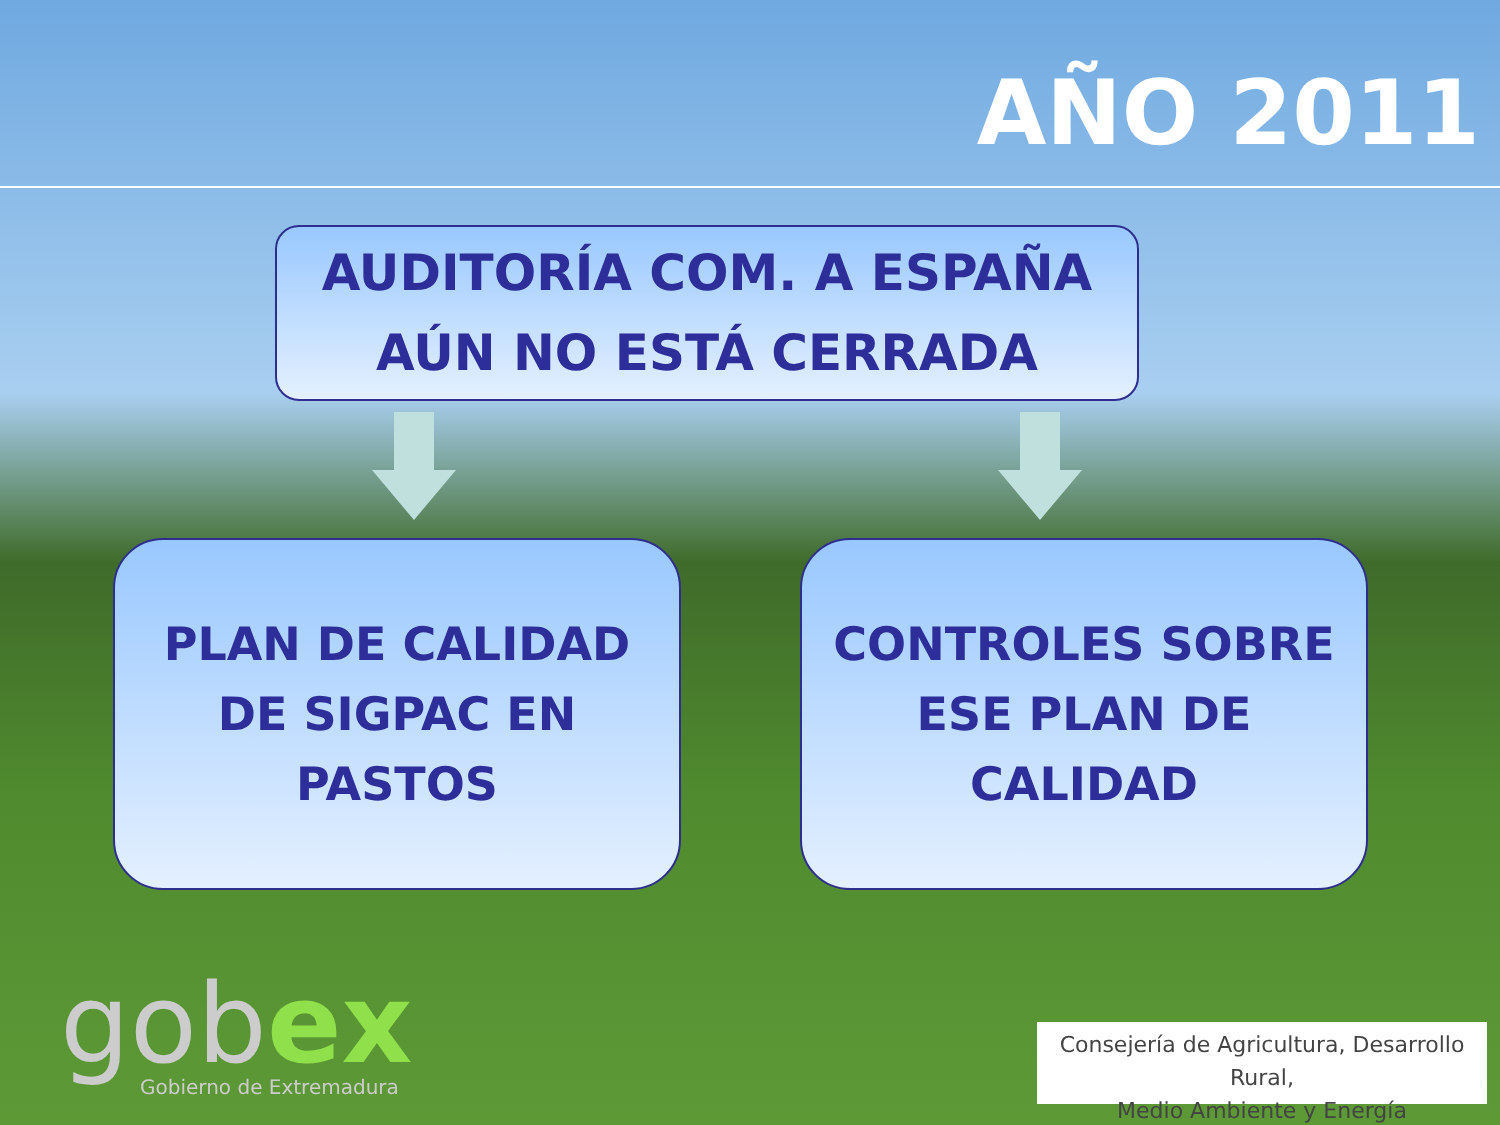AÑO 2011
AUDITORÍA COM. A ESPAÑA
AÚN NO ESTÁ CERRADA
PLAN DE CALIDAD
DE SIGPAC EN
PASTOS
CONTROLES SOBRE
ESE PLAN DE
CALIDAD
gobex Gobierno de Extremadura
Consejería de Agricultura, Desarrollo Rural,
Medio Ambiente y Energía